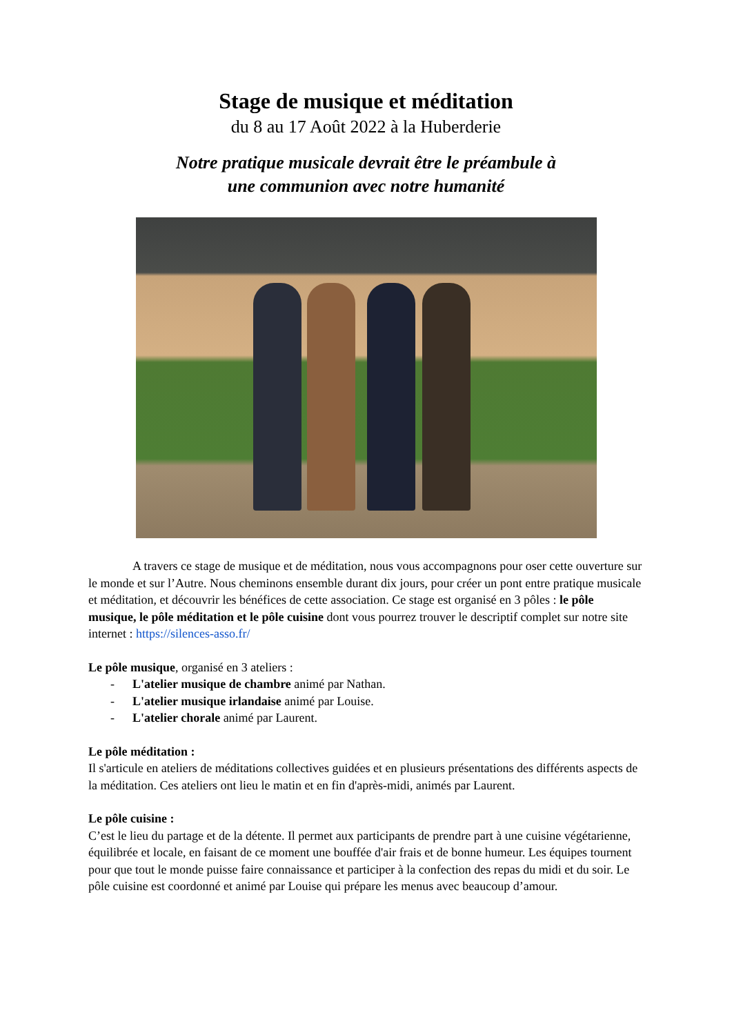Stage de musique et méditation
du 8 au 17 Août 2022 à la Huberderie
Notre pratique musicale devrait être le préambule à
une communion avec notre humanité
A travers ce stage de musique et de méditation, nous vous accompagnons pour oser cette ouverture sur le monde et sur l’Autre. Nous cheminons ensemble durant dix jours, pour créer un pont entre pratique musicale et méditation, et découvrir les bénéfices de cette association. Ce stage est organisé en 3 pôles : le pôle musique, le pôle méditation et le pôle cuisine dont vous pourrez trouver le descriptif complet sur notre site internet : https://silences-asso.fr/
Le pôle musique, organisé en 3 ateliers :
- L'atelier musique de chambre animé par Nathan.
- L'atelier musique irlandaise animé par Louise.
- L'atelier chorale animé par Laurent.
Le pôle méditation :
Il s'articule en ateliers de méditations collectives guidées et en plusieurs présentations des différents aspects de la méditation. Ces ateliers ont lieu le matin et en fin d'après-midi, animés par Laurent.
Le pôle cuisine :
C’est le lieu du partage et de la détente. Il permet aux participants de prendre part à une cuisine végétarienne, équilibrée et locale, en faisant de ce moment une bouffée d'air frais et de bonne humeur. Les équipes tournent pour que tout le monde puisse faire connaissance et participer à la confection des repas du midi et du soir. Le pôle cuisine est coordonné et animé par Louise qui prépare les menus avec beaucoup d’amour.